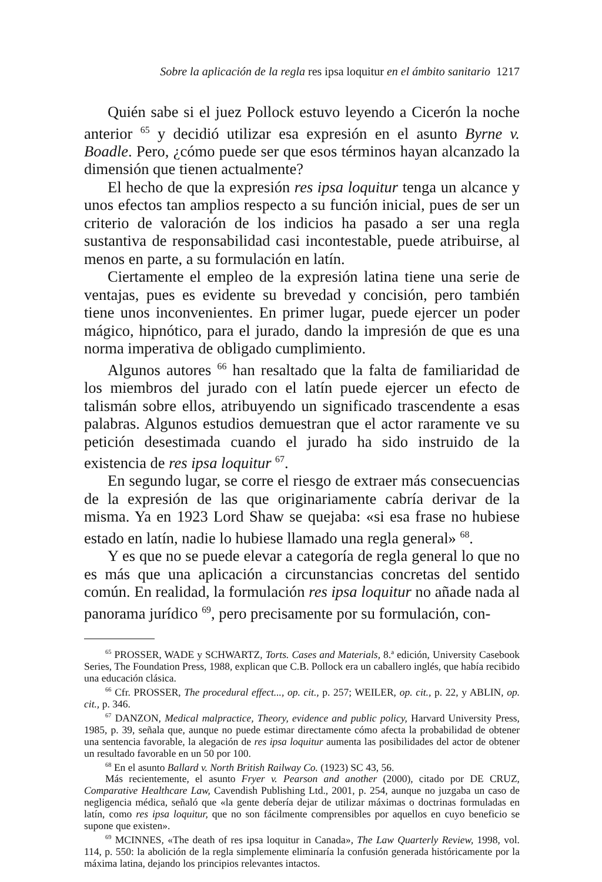Sobre la aplicación de la regla res ipsa loquitur en el ámbito sanitario 1217
Quién sabe si el juez Pollock estuvo leyendo a Cicerón la noche anterior <sup>65</sup> y decidió utilizar esa expresión en el asunto Byrne v. Boadle. Pero, ¿cómo puede ser que esos términos hayan alcanzado la dimensión que tienen actualmente?
El hecho de que la expresión res ipsa loquitur tenga un alcance y unos efectos tan amplios respecto a su función inicial, pues de ser un criterio de valoración de los indicios ha pasado a ser una regla sustantiva de responsabilidad casi incontestable, puede atribuirse, al menos en parte, a su formulación en latín.
Ciertamente el empleo de la expresión latina tiene una serie de ventajas, pues es evidente su brevedad y concisión, pero también tiene unos inconvenientes. En primer lugar, puede ejercer un poder mágico, hipnótico, para el jurado, dando la impresión de que es una norma imperativa de obligado cumplimiento.
Algunos autores <sup>66</sup> han resaltado que la falta de familiaridad de los miembros del jurado con el latín puede ejercer un efecto de talismán sobre ellos, atribuyendo un significado trascendente a esas palabras. Algunos estudios demuestran que el actor raramente ve su petición desestimada cuando el jurado ha sido instruido de la existencia de res ipsa loquitur <sup>67</sup>.
En segundo lugar, se corre el riesgo de extraer más consecuencias de la expresión de las que originariamente cabría derivar de la misma. Ya en 1923 Lord Shaw se quejaba: «si esa frase no hubiese estado en latín, nadie lo hubiese llamado una regla general» <sup>68</sup>.
Y es que no se puede elevar a categoría de regla general lo que no es más que una aplicación a circunstancias concretas del sentido común. En realidad, la formulación res ipsa loquitur no añade nada al panorama jurídico <sup>69</sup>, pero precisamente por su formulación, con-
<sup>65</sup> PROSSER, WADE y SCHWARTZ, Torts. Cases and Materials, 8.ª edición, University Casebook Series, The Foundation Press, 1988, explican que C.B. Pollock era un caballero inglés, que había recibido una educación clásica.
<sup>66</sup> Cfr. PROSSER, The procedural effect..., op. cit., p. 257; WEILER, op. cit., p. 22, y ABLIN, op. cit., p. 346.
<sup>67</sup> DANZON, Medical malpractice, Theory, evidence and public policy, Harvard University Press, 1985, p. 39, señala que, aunque no puede estimar directamente cómo afecta la probabilidad de obtener una sentencia favorable, la alegación de res ipsa loquitur aumenta las posibilidades del actor de obtener un resultado favorable en un 50 por 100.
<sup>68</sup> En el asunto Ballard v. North British Railway Co. (1923) SC 43, 56.
Más recientemente, el asunto Fryer v. Pearson and another (2000), citado por DE CRUZ, Comparative Healthcare Law, Cavendish Publishing Ltd., 2001, p. 254, aunque no juzgaba un caso de negligencia médica, señaló que «la gente debería dejar de utilizar máximas o doctrinas formuladas en latín, como res ipsa loquitur, que no son fácilmente comprensibles por aquellos en cuyo beneficio se supone que existen».
<sup>69</sup> MCINNES, «The death of res ipsa loquitur in Canada», The Law Quarterly Review, 1998, vol. 114, p. 550: la abolición de la regla simplemente eliminaría la confusión generada históricamente por la máxima latina, dejando los principios relevantes intactos.